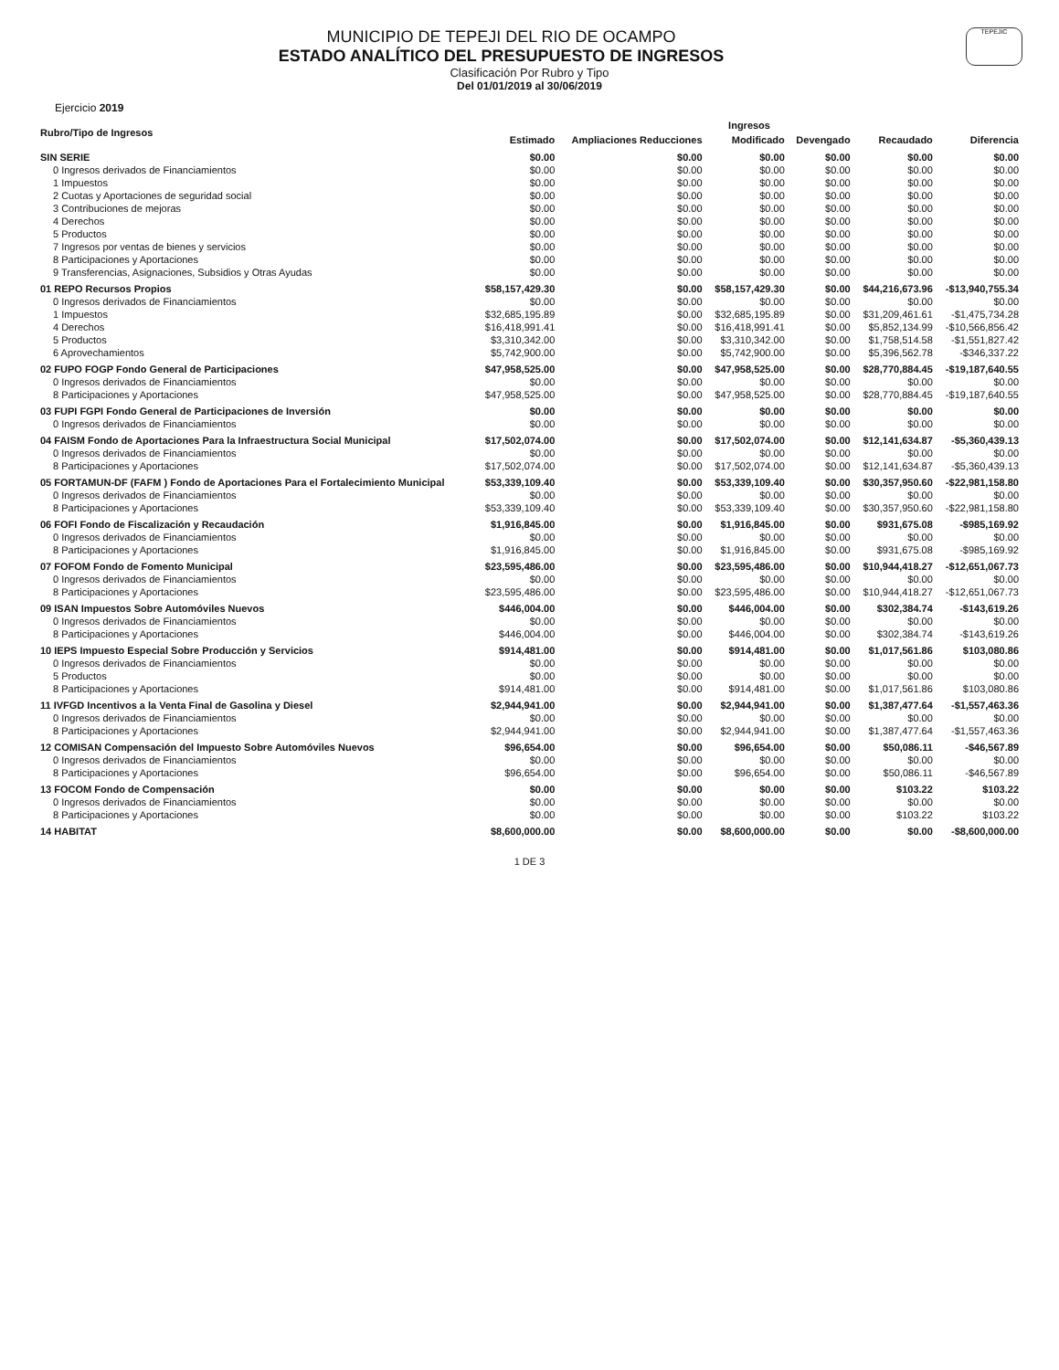TEPEJIC
MUNICIPIO DE TEPEJI DEL RIO DE OCAMPO
ESTADO ANALÍTICO DEL PRESUPUESTO DE INGRESOS
Clasificación Por Rubro y Tipo
Del 01/01/2019 al 30/06/2019
Ejercicio 2019
| Rubro/Tipo de Ingresos | Ingresos | | | | | |
| --- | --- | --- | --- | --- | --- | --- |
| | Estimado | Ampliaciones Reducciones | Modificado | Devengado | Recaudado | Diferencia |
| SIN SERIE | $0.00 | $0.00 | $0.00 | $0.00 | $0.00 | $0.00 |
| 0 Ingresos derivados de Financiamientos | $0.00 | $0.00 | $0.00 | $0.00 | $0.00 | $0.00 |
| 1 Impuestos | $0.00 | $0.00 | $0.00 | $0.00 | $0.00 | $0.00 |
| 2 Cuotas y Aportaciones de seguridad social | $0.00 | $0.00 | $0.00 | $0.00 | $0.00 | $0.00 |
| 3 Contribuciones de mejoras | $0.00 | $0.00 | $0.00 | $0.00 | $0.00 | $0.00 |
| 4 Derechos | $0.00 | $0.00 | $0.00 | $0.00 | $0.00 | $0.00 |
| 5 Productos | $0.00 | $0.00 | $0.00 | $0.00 | $0.00 | $0.00 |
| 7 Ingresos por ventas de bienes y servicios | $0.00 | $0.00 | $0.00 | $0.00 | $0.00 | $0.00 |
| 8 Participaciones y Aportaciones | $0.00 | $0.00 | $0.00 | $0.00 | $0.00 | $0.00 |
| 9 Transferencias, Asignaciones, Subsidios y Otras Ayudas | $0.00 | $0.00 | $0.00 | $0.00 | $0.00 | $0.00 |
| 01 REPO Recursos Propios | $58,157,429.30 | $0.00 | $58,157,429.30 | $0.00 | $44,216,673.96 | -$13,940,755.34 |
| 0 Ingresos derivados de Financiamientos | $0.00 | $0.00 | $0.00 | $0.00 | $0.00 | $0.00 |
| 1 Impuestos | $32,685,195.89 | $0.00 | $32,685,195.89 | $0.00 | $31,209,461.61 | -$1,475,734.28 |
| 4 Derechos | $16,418,991.41 | $0.00 | $16,418,991.41 | $0.00 | $5,852,134.99 | -$10,566,856.42 |
| 5 Productos | $3,310,342.00 | $0.00 | $3,310,342.00 | $0.00 | $1,758,514.58 | -$1,551,827.42 |
| 6 Aprovechamientos | $5,742,900.00 | $0.00 | $5,742,900.00 | $0.00 | $5,396,562.78 | -$346,337.22 |
| 02 FUPO FOGP Fondo General de Participaciones | $47,958,525.00 | $0.00 | $47,958,525.00 | $0.00 | $28,770,884.45 | -$19,187,640.55 |
| 0 Ingresos derivados de Financiamientos | $0.00 | $0.00 | $0.00 | $0.00 | $0.00 | $0.00 |
| 8 Participaciones y Aportaciones | $47,958,525.00 | $0.00 | $47,958,525.00 | $0.00 | $28,770,884.45 | -$19,187,640.55 |
| 03 FUPI FGPI Fondo General de Participaciones de Inversión | $0.00 | $0.00 | $0.00 | $0.00 | $0.00 | $0.00 |
| 0 Ingresos derivados de Financiamientos | $0.00 | $0.00 | $0.00 | $0.00 | $0.00 | $0.00 |
| 04 FAISM Fondo de Aportaciones Para la Infraestructura Social Municipal | $17,502,074.00 | $0.00 | $17,502,074.00 | $0.00 | $12,141,634.87 | -$5,360,439.13 |
| 0 Ingresos derivados de Financiamientos | $0.00 | $0.00 | $0.00 | $0.00 | $0.00 | $0.00 |
| 8 Participaciones y Aportaciones | $17,502,074.00 | $0.00 | $17,502,074.00 | $0.00 | $12,141,634.87 | -$5,360,439.13 |
| 05 FORTAMUN-DF (FAFM ) Fondo de Aportaciones Para el Fortalecimiento Municipal | $53,339,109.40 | $0.00 | $53,339,109.40 | $0.00 | $30,357,950.60 | -$22,981,158.80 |
| 0 Ingresos derivados de Financiamientos | $0.00 | $0.00 | $0.00 | $0.00 | $0.00 | $0.00 |
| 8 Participaciones y Aportaciones | $53,339,109.40 | $0.00 | $53,339,109.40 | $0.00 | $30,357,950.60 | -$22,981,158.80 |
| 06 FOFI Fondo de Fiscalización y Recaudación | $1,916,845.00 | $0.00 | $1,916,845.00 | $0.00 | $931,675.08 | -$985,169.92 |
| 0 Ingresos derivados de Financiamientos | $0.00 | $0.00 | $0.00 | $0.00 | $0.00 | $0.00 |
| 8 Participaciones y Aportaciones | $1,916,845.00 | $0.00 | $1,916,845.00 | $0.00 | $931,675.08 | -$985,169.92 |
| 07 FOFOM Fondo de Fomento Municipal | $23,595,486.00 | $0.00 | $23,595,486.00 | $0.00 | $10,944,418.27 | -$12,651,067.73 |
| 0 Ingresos derivados de Financiamientos | $0.00 | $0.00 | $0.00 | $0.00 | $0.00 | $0.00 |
| 8 Participaciones y Aportaciones | $23,595,486.00 | $0.00 | $23,595,486.00 | $0.00 | $10,944,418.27 | -$12,651,067.73 |
| 09 ISAN Impuestos Sobre Automóviles Nuevos | $446,004.00 | $0.00 | $446,004.00 | $0.00 | $302,384.74 | -$143,619.26 |
| 0 Ingresos derivados de Financiamientos | $0.00 | $0.00 | $0.00 | $0.00 | $0.00 | $0.00 |
| 8 Participaciones y Aportaciones | $446,004.00 | $0.00 | $446,004.00 | $0.00 | $302,384.74 | -$143,619.26 |
| 10 IEPS Impuesto Especial Sobre Producción y Servicios | $914,481.00 | $0.00 | $914,481.00 | $0.00 | $1,017,561.86 | $103,080.86 |
| 0 Ingresos derivados de Financiamientos | $0.00 | $0.00 | $0.00 | $0.00 | $0.00 | $0.00 |
| 5 Productos | $0.00 | $0.00 | $0.00 | $0.00 | $0.00 | $0.00 |
| 8 Participaciones y Aportaciones | $914,481.00 | $0.00 | $914,481.00 | $0.00 | $1,017,561.86 | $103,080.86 |
| 11 IVFGD Incentivos a la Venta Final de Gasolina y Diesel | $2,944,941.00 | $0.00 | $2,944,941.00 | $0.00 | $1,387,477.64 | -$1,557,463.36 |
| 0 Ingresos derivados de Financiamientos | $0.00 | $0.00 | $0.00 | $0.00 | $0.00 | $0.00 |
| 8 Participaciones y Aportaciones | $2,944,941.00 | $0.00 | $2,944,941.00 | $0.00 | $1,387,477.64 | -$1,557,463.36 |
| 12 COMISAN Compensación del Impuesto Sobre Automóviles Nuevos | $96,654.00 | $0.00 | $96,654.00 | $0.00 | $50,086.11 | -$46,567.89 |
| 0 Ingresos derivados de Financiamientos | $0.00 | $0.00 | $0.00 | $0.00 | $0.00 | $0.00 |
| 8 Participaciones y Aportaciones | $96,654.00 | $0.00 | $96,654.00 | $0.00 | $50,086.11 | -$46,567.89 |
| 13 FOCOM Fondo de Compensación | $0.00 | $0.00 | $0.00 | $0.00 | $103.22 | $103.22 |
| 0 Ingresos derivados de Financiamientos | $0.00 | $0.00 | $0.00 | $0.00 | $0.00 | $0.00 |
| 8 Participaciones y Aportaciones | $0.00 | $0.00 | $0.00 | $0.00 | $103.22 | $103.22 |
| 14 HABITAT | $8,600,000.00 | $0.00 | $8,600,000.00 | $0.00 | $0.00 | -$8,600,000.00 |
1 DE 3